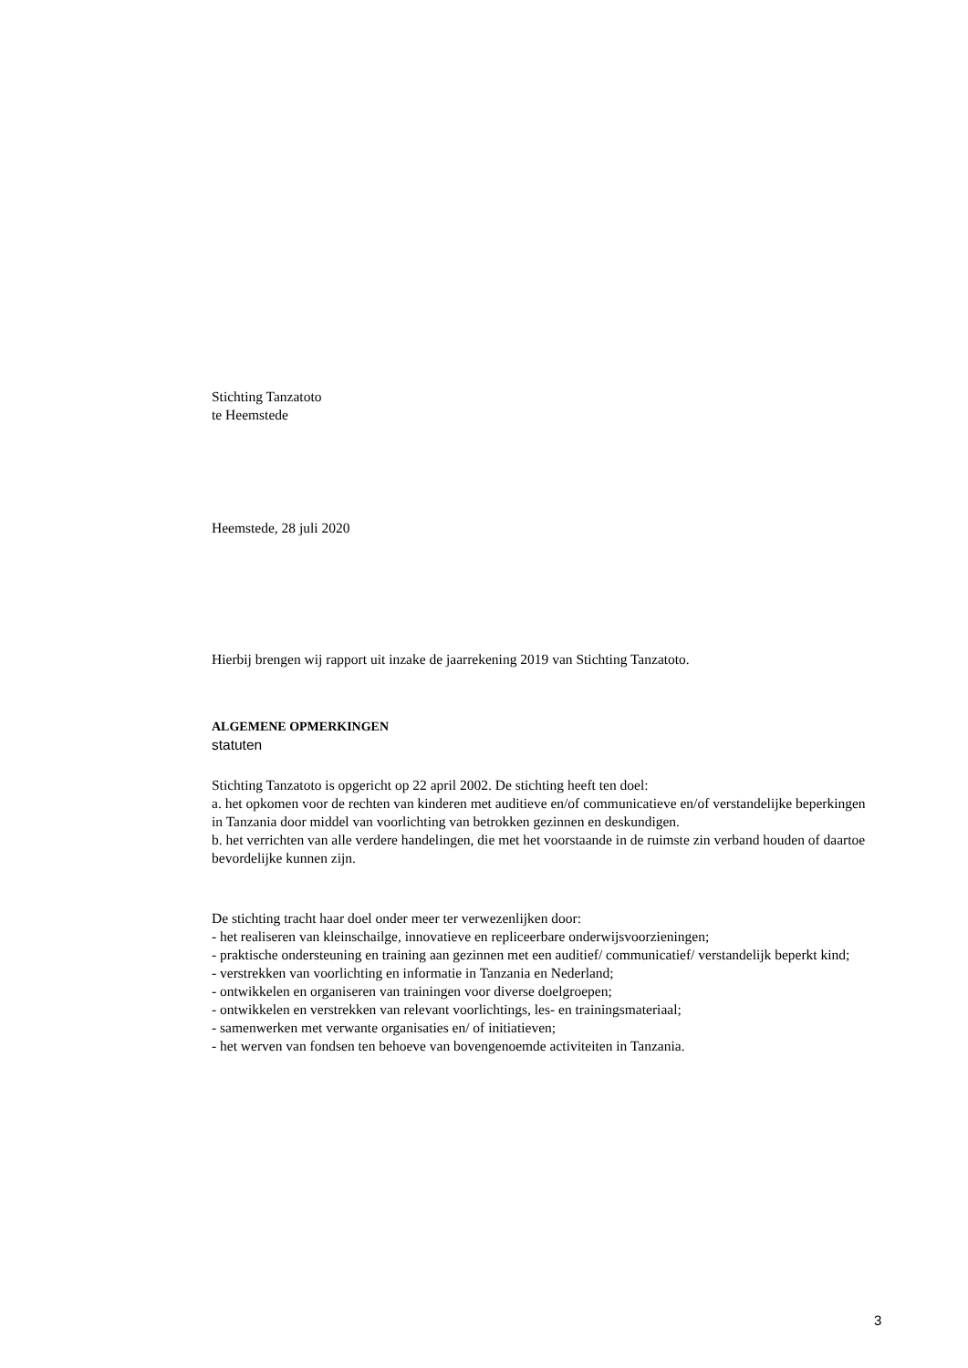Stichting Tanzatoto
te Heemstede
Heemstede, 28 juli 2020
Hierbij brengen wij rapport uit inzake de jaarrekening 2019 van Stichting Tanzatoto.
ALGEMENE OPMERKINGEN
statuten
Stichting Tanzatoto is opgericht op 22 april 2002. De stichting heeft ten doel:
a. het opkomen voor de rechten van kinderen met auditieve en/of communicatieve en/of verstandelijke beperkingen in Tanzania door middel van voorlichting van betrokken gezinnen en deskundigen.
b. het verrichten van alle verdere handelingen, die met het voorstaande in de ruimste zin verband houden of daartoe bevordelijke kunnen zijn.
De stichting tracht haar doel onder meer ter verwezenlijken door:
- het realiseren van kleinschailge, innovatieve en repliceerbare onderwijsvoorzieningen;
- praktische ondersteuning en training aan gezinnen met een auditief/ communicatief/ verstandelijk beperkt kind;
- verstrekken van voorlichting en informatie in Tanzania en Nederland;
- ontwikkelen en organiseren van trainingen voor diverse doelgroepen;
- ontwikkelen en verstrekken van relevant voorlichtings, les- en trainingsmateriaal;
- samenwerken met verwante organisaties en/ of initiatieven;
- het werven van fondsen ten behoeve van bovengenoemde activiteiten in Tanzania.
3